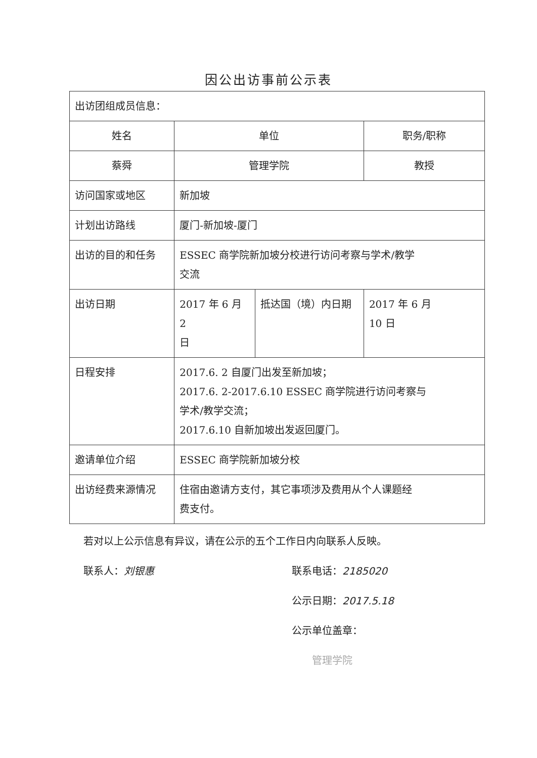因公出访事前公示表
| 出访团组成员信息： | | | |
| 姓名 | 单位 | | 职务/职称 |
| 蔡舜 | 管理学院 | | 教授 |
| 访问国家或地区 | 新加坡 | | |
| 计划出访路线 | 厦门-新加坡-厦门 | | |
| 出访的目的和任务 | ESSEC 商学院新加坡分校进行访问考察与学术/教学 交流 | | |
| 出访日期 | 2017 年 6 月 2 日 | 抵达国（境）内日期 | 2017 年 6 月 10 日 |
| 日程安排 | 2017.6. 2 自厦门出发至新加坡； 2017.6. 2-2017.6.10 ESSEC 商学院进行访问考察与 学术/教学交流； 2017.6.10 自新加坡出发返回厦门。 | | |
| 邀请单位介绍 | ESSEC 商学院新加坡分校 | | |
| 出访经费来源情况 | 住宿由邀请方支付，其它事项涉及费用从个人课题经 费支付。 | | |
若对以上公示信息有异议，请在公示的五个工作日内向联系人反映。
联系人：刘银惠 联系电话：2185020
公示日期：2017.5.18
公示单位盖章：
管理学院